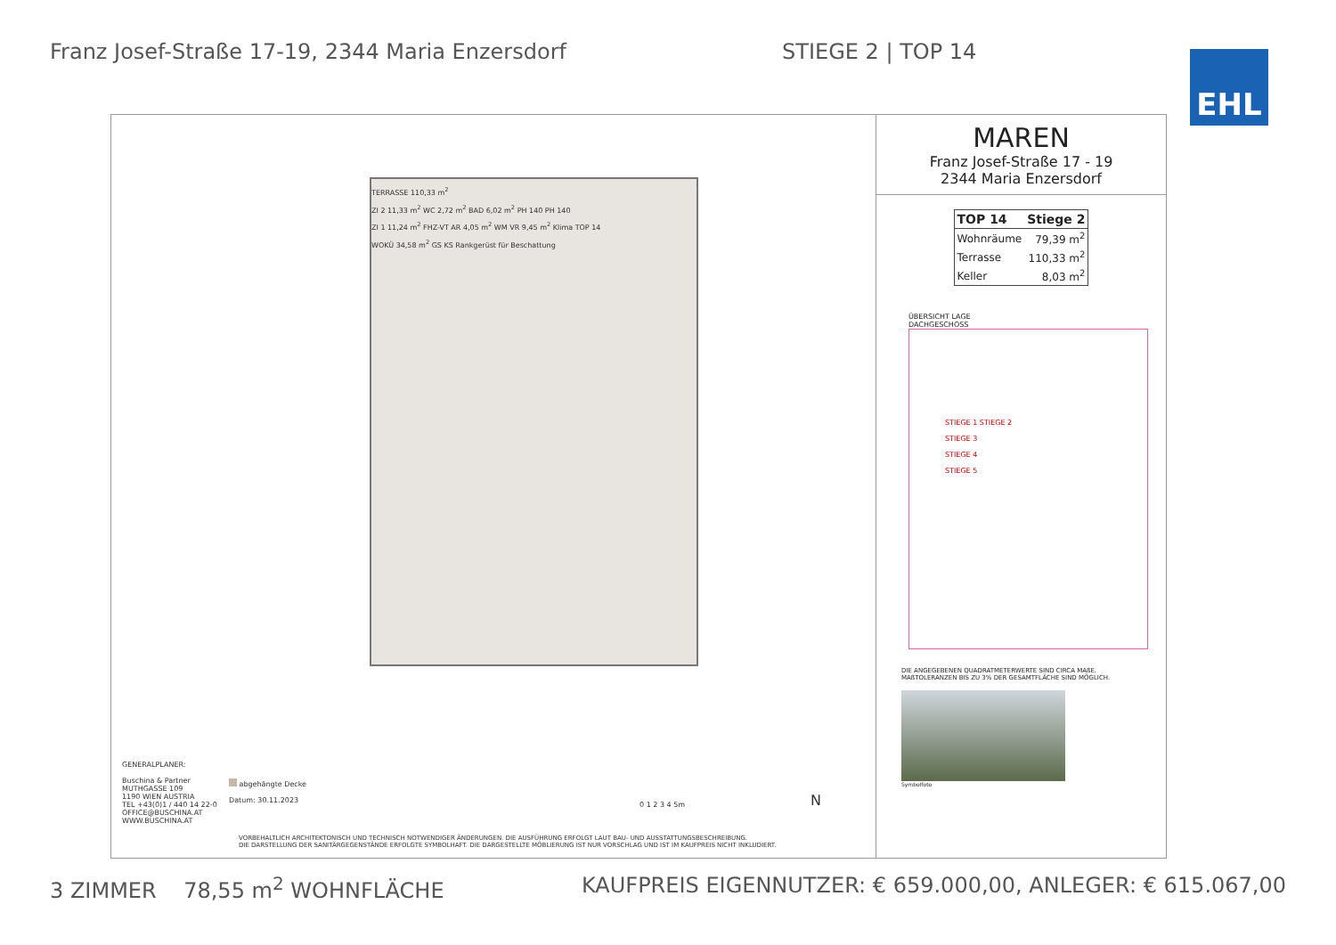Franz Josef-Straße 17-19, 2344 Maria Enzersdorf STIEGE 2 | TOP 14
EHL
TERRASSE 110,33 m<sup>2</sup>
ZI 2 11,33 m<sup>2</sup> WC 2,72 m<sup>2</sup> BAD 6,02 m<sup>2</sup> PH 140 PH 140
ZI 1 11,24 m<sup>2</sup> FHZ-VT AR 4,05 m<sup>2</sup> WM VR 9,45 m<sup>2</sup> Klima TOP 14
WOKÜ 34,58 m<sup>2</sup> GS KS Rankgerüst für Beschattung
GENERALPLANER:
Buschina & Partner
MUTHGASSE 109
1190 WIEN AUSTRIA
TEL +43(0)1 / 440 14 22-0
OFFICE@BUSCHINA.AT
WWW.BUSCHINA.AT
abgehängte Decke
Datum: 30.11.2023
0 1 2 3 4 5m N
VORBEHALTLICH ARCHITEKTONISCH UND TECHNISCH NOTWENDIGER ÄNDERUNGEN. DIE AUSFÜHRUNG ERFOLGT LAUT BAU- UND AUSSTATTUNGSBESCHREIBUNG.
DIE DARSTELLUNG DER SANITÄRGEGENSTÄNDE ERFOLGTE SYMBOLHAFT. DIE DARGESTELLTE MÖBLIERUNG IST NUR VORSCHLAG UND IST IM KAUFPREIS NICHT INKLUDIERT.
MAREN
Franz Josef-Straße 17 - 19
2344 Maria Enzersdorf
| TOP 14 | Stiege 2 |
| --- | --- |
| Wohnräume | 79,39 m<sup>2</sup> |
| Terrasse | 110,33 m<sup>2</sup> |
| Keller | 8,03 m<sup>2</sup> |
ÜBERSICHT LAGE
DACHGESCHOSS
STIEGE 1 STIEGE 2
STIEGE 3
STIEGE 4
STIEGE 5
DIE ANGEGEBENEN QUADRATMETERWERTE SIND CIRCA MAßE.
MAßTOLERANZEN BIS ZU 3% DER GESAMTFLÄCHE SIND MÖGLICH.
Symbolfoto
3 ZIMMER 78,55 m<sup>2</sup> WOHNFLÄCHE
KAUFPREIS EIGENNUTZER: € 659.000,00, ANLEGER: € 615.067,00